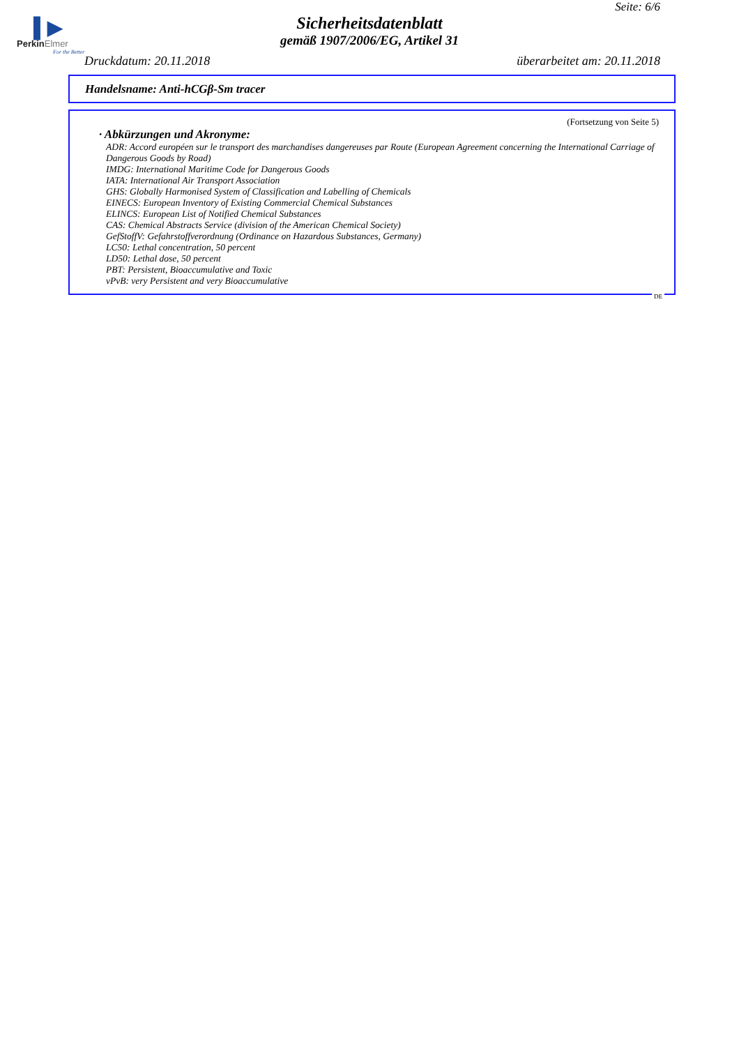Seite: 6/6
▌▶
PerkinElmer
For the Better
Sicherheitsdatenblatt
gemäß 1907/2006/EG, Artikel 31
Druckdatum: 20.11.2018 überarbeitet am: 20.11.2018
Handelsname: Anti-hCGβ-Sm tracer
(Fortsetzung von Seite 5)
· Abkürzungen und Akronyme:
ADR: Accord européen sur le transport des marchandises dangereuses par Route (European Agreement concerning the International Carriage of Dangerous Goods by Road)
IMDG: International Maritime Code for Dangerous Goods
IATA: International Air Transport Association
GHS: Globally Harmonised System of Classification and Labelling of Chemicals
EINECS: European Inventory of Existing Commercial Chemical Substances
ELINCS: European List of Notified Chemical Substances
CAS: Chemical Abstracts Service (division of the American Chemical Society)
GefStoffV: Gefahrstoffverordnung (Ordinance on Hazardous Substances, Germany)
LC50: Lethal concentration, 50 percent
LD50: Lethal dose, 50 percent
PBT: Persistent, Bioaccumulative and Toxic
vPvB: very Persistent and very Bioaccumulative
DE